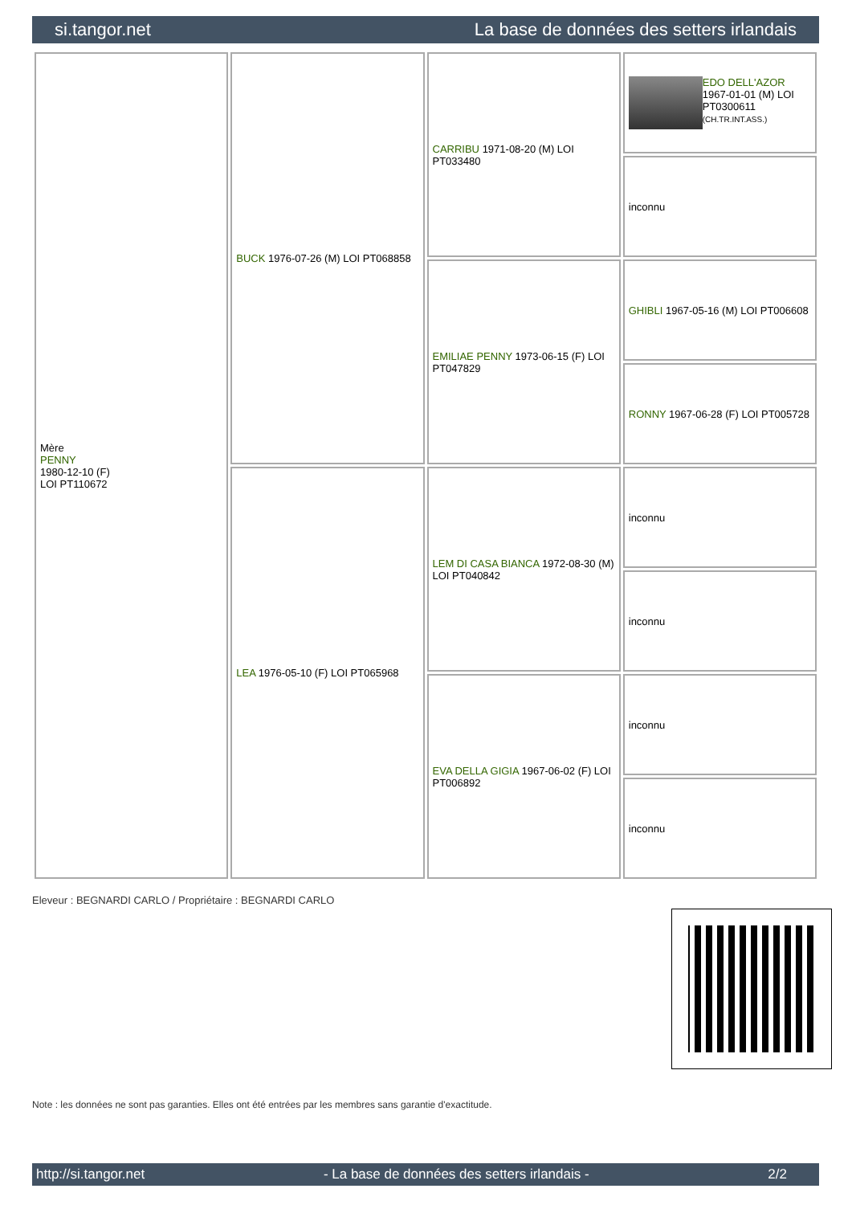si.tangor.net La base de données des setters irlandais
| Mère PENNY 1980-12-10 (F) LOI PT110672 | BUCK 1976-07-26 (M) LOI PT068858 | CARRIBU 1971-08-20 (M) LOI PT033480 | EDO DELL'AZOR 1967-01-01 (M) LOI PT0300611 (CH.TR.INT.ASS.) |
| | | | inconnu |
| | | EMILIAE PENNY 1973-06-15 (F) LOI PT047829 | GHIBLI 1967-05-16 (M) LOI PT006608 |
| | | | RONNY 1967-06-28 (F) LOI PT005728 |
| | LEA 1976-05-10 (F) LOI PT065968 | LEM DI CASA BIANCA 1972-08-30 (M) LOI PT040842 | inconnu |
| | | | inconnu |
| | | EVA DELLA GIGIA 1967-06-02 (F) LOI PT006892 | inconnu |
| | | | inconnu |
Eleveur : BEGNARDI CARLO / Propriétaire : BEGNARDI CARLO
Note : les données ne sont pas garanties. Elles ont été entrées par les membres sans garantie d'exactitude.
http://si.tangor.net - La base de données des setters irlandais - 2/2